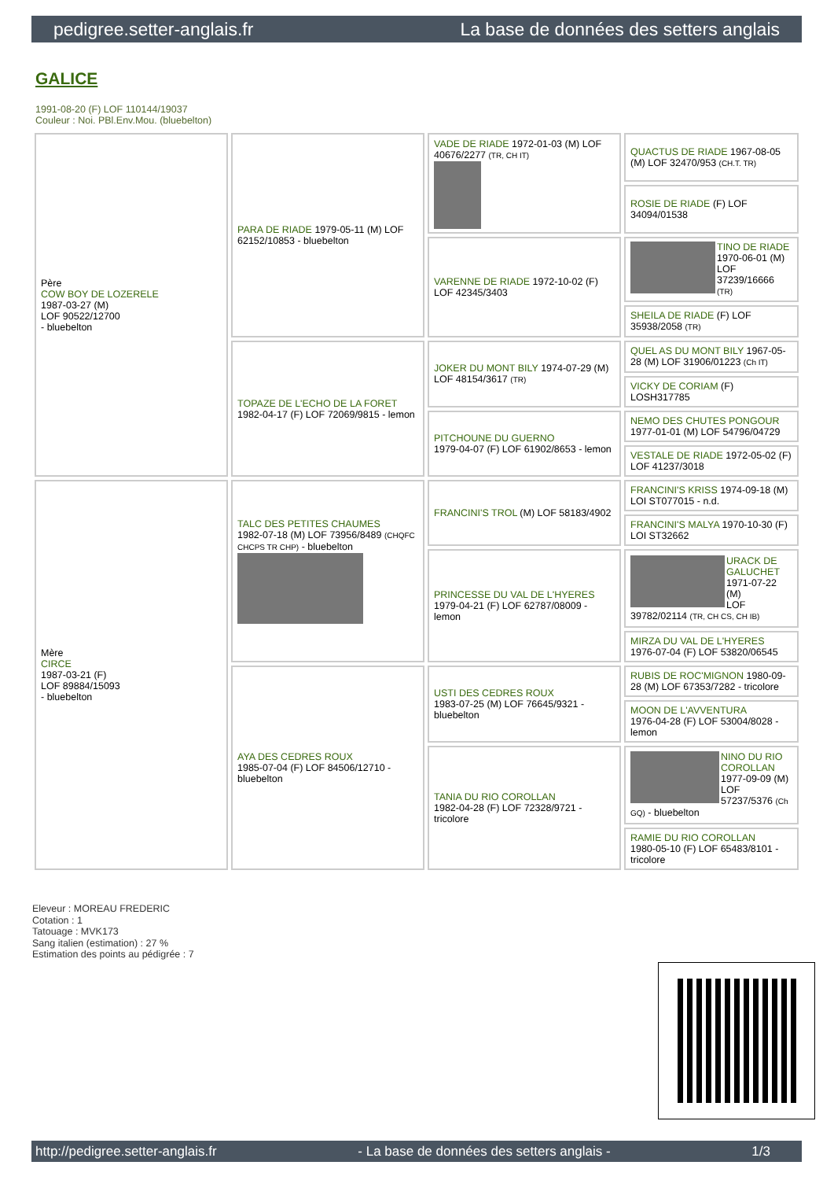pedigree.setter-anglais.fr La base de données des setters anglais
GALICE
1991-08-20 (F) LOF 110144/19037
Couleur : Noi. PBl.Env.Mou. (bluebelton)
| Père COW BOY DE LOZERELE 1987-03-27 (M) LOF 90522/12700 - bluebelton | PARA DE RIADE 1979-05-11 (M) LOF 62152/10853 - bluebelton | VADE DE RIADE 1972-01-03 (M) LOF 40676/2277 (TR, CH IT) | QUACTUS DE RIADE 1967-08-05 (M) LOF 32470/953 (CH.T. TR) |
| | | | ROSIE DE RIADE (F) LOF 34094/01538 |
| | | VARENNE DE RIADE 1972-10-02 (F) LOF 42345/3403 | TINO DE RIADE 1970-06-01 (M) LOF 37239/16666 (TR) |
| | | | SHEILA DE RIADE (F) LOF 35938/2058 (TR) |
| | TOPAZE DE L'ECHO DE LA FORET 1982-04-17 (F) LOF 72069/9815 - lemon | JOKER DU MONT BILY 1974-07-29 (M) LOF 48154/3617 (TR) | QUEL AS DU MONT BILY 1967-05-28 (M) LOF 31906/01223 (Ch IT) |
| | | | VICKY DE CORIAM (F) LOSH317785 |
| | | PITCHOUNE DU GUERNO 1979-04-07 (F) LOF 61902/8653 - lemon | NEMO DES CHUTES PONGOUR 1977-01-01 (M) LOF 54796/04729 |
| | | | VESTALE DE RIADE 1972-05-02 (F) LOF 41237/3018 |
| Mère CIRCE 1987-03-21 (F) LOF 89884/15093 - bluebelton | TALC DES PETITES CHAUMES 1982-07-18 (M) LOF 73956/8489 (CHQFC CHCPS TR CHP) - bluebelton | FRANCINI'S TROL (M) LOF 58183/4902 | FRANCINI'S KRISS 1974-09-18 (M) LOI ST077015 - n.d. |
| | | | FRANCINI'S MALYA 1970-10-30 (F) LOI ST32662 |
| | | PRINCESSE DU VAL DE L'HYERES 1979-04-21 (F) LOF 62787/08009 - lemon | URACK DE GALUCHET 1971-07-22 (M) LOF 39782/02114 (TR, CH CS, CH IB) |
| | | | MIRZA DU VAL DE L'HYERES 1976-07-04 (F) LOF 53820/06545 |
| | AYA DES CEDRES ROUX 1985-07-04 (F) LOF 84506/12710 - bluebelton | USTI DES CEDRES ROUX 1983-07-25 (M) LOF 76645/9321 - bluebelton | RUBIS DE ROC'MIGNON 1980-09-28 (M) LOF 67353/7282 - tricolore |
| | | | MOON DE L'AVVENTURA 1976-04-28 (F) LOF 53004/8028 - lemon |
| | | TANIA DU RIO COROLLAN 1982-04-28 (F) LOF 72328/9721 - tricolore | NINO DU RIO COROLLAN 1977-09-09 (M) LOF 57237/5376 (Ch GQ) - bluebelton |
| | | | RAMIE DU RIO COROLLAN 1980-05-10 (F) LOF 65483/8101 - tricolore |
Eleveur : MOREAU FREDERIC
Cotation : 1
Tatouage : MVK173
Sang italien (estimation) : 27 %
Estimation des points au pédigrée : 7
http://pedigree.setter-anglais.fr - La base de données des setters anglais - 1/3